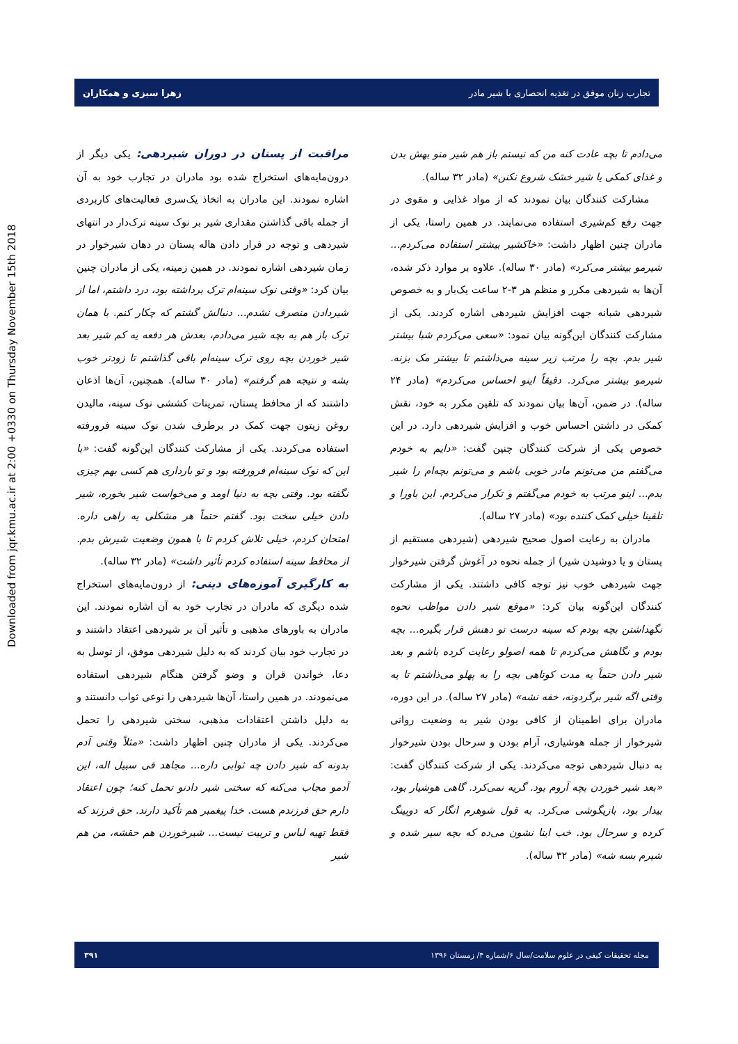Downloaded from jqr.kmu.ac.ir at 2:00 +0330 on Thursday November 15th 2018
تجارب زنان موفق در تغذیه انحصاری با شیر مادر زهرا سبزی و همکاران
می‌دادم تا بچه عادت کنه من که نیستم باز هم شیر منو بهش بدن و غذای کمکی یا شیر خشک شروع نکنن» (مادر ۳۲ ساله).
مشارکت کنندگان بیان نمودند که از مواد غذایی و مقوی در جهت رفع کم‌شیری استفاده می‌نمایند. در همین راستا، یکی از مادران چنین اظهار داشت: «خاکشیر بیشتر استفاده می‌کردم... شیرمو بیشتر می‌کرد» (مادر ۳۰ ساله). علاوه بر موارد ذکر شده، آن‌ها به شیردهی مکرر و منظم هر ۳-۲ ساعت یک‌بار و به خصوص شیردهی شبانه جهت افزایش شیردهی اشاره کردند. یکی از مشارکت کنندگان این‌گونه بیان نمود: «سعی می‌کردم شبا بیشتر شیر بدم. بچه را مرتب زیر سینه می‌ذاشتم تا بیشتر مک بزنه. شیرمو بیشتر می‌کرد. دقیقاً اینو احساس می‌کردم» (مادر ۲۴ ساله). در ضمن، آن‌ها بیان نمودند که تلقین مکرر به خود، نقش کمکی در داشتن احساس خوب و افزایش شیردهی دارد. در این خصوص یکی از شرکت کنندگان چنین گفت: «دایم به خودم می‌گفتم من می‌تونم مادر خوبی باشم و می‌تونم بچه‌ام را شیر بدم... اینو مرتب به خودم می‌گفتم و تکرار می‌کردم. این باورا و تلقینا خیلی کمک کننده بود» (مادر ۲۷ ساله).
مادران به رعایت اصول صحیح شیردهی (شیردهی مستقیم از پستان و یا دوشیدن شیر) از جمله نحوه در آغوش گرفتن شیرخوار جهت شیردهی خوب نیز توجه کافی داشتند. یکی از مشارکت کنندگان این‌گونه بیان کرد: «موقع شیر دادن مواظب نحوه نگهداشتن بچه بودم که سینه درست تو دهنش قرار بگیره... بچه بودم و نگاهش می‌کردم تا همه اصولو رعایت کرده باشم و بعد شیر دادن حتماً یه مدت کوتاهی بچه را به پهلو می‌ذاشتم تا یه وقتی اگه شیر برگردونه، خفه نشه» (مادر ۲۷ ساله). در این دوره، مادران برای اطمینان از کافی بودن شیر به وضعیت روانی شیرخوار از جمله هوشیاری، آرام بودن و سرحال بودن شیرخوار به دنبال شیردهی توجه می‌کردند. یکی از شرکت کنندگان گفت: «بعد شیر خوردن بچه آروم بود. گریه نمی‌کرد. گاهی هوشیار بود، بیدار بود، بازیگوشی می‌کرد. به قول شوهرم انگار که دوپینگ کرده و سرحال بود. خب اینا نشون می‌ده که بچه سیر شده و شیرم بسه شه» (مادر ۳۲ ساله).
مراقبت از پستان در دوران شیردهی:
یکی دیگر از درون‌مایه‌های استخراج شده بود مادران در تجارب خود به آن اشاره نمودند. این مادران به اتخاذ یک‌سری فعالیت‌های کاربردی از جمله باقی گذاشتن مقداری شیر بر نوک سینه ترک‌دار در انتهای شیردهی و توجه در قرار دادن هاله پستان در دهان شیرخوار در زمان شیردهی اشاره نمودند. در همین زمینه، یکی از مادران چنین بیان کرد: «وقتی نوک سینه‌ام ترک برداشته بود، درد داشتم، اما از شیردادن منصرف نشدم... دنبالش گشتم که چکار کنم. با همان ترک باز هم به بچه شیر می‌دادم، بعدش هر دفعه یه کم شیر بعد شیر خوردن بچه روی ترک سینه‌ام باقی گذاشتم تا زودتر خوب بشه و نتیجه هم گرفتم» (مادر ۳۰ ساله). همچنین، آن‌ها اذعان داشتند که از محافظ پستان، تمرینات کششی نوک سینه، مالیدن روغن زیتون جهت کمک در برطرف شدن نوک سینه فرورفته استفاده می‌کردند. یکی از مشارکت کنندگان این‌گونه گفت: «با این که نوک سینه‌ام فرورفته بود و تو بارداری هم کسی بهم چیزی نگفته بود. وقتی بچه به دنیا اومد و می‌خواست شیر بخوره، شیر دادن خیلی سخت بود. گفتم حتماً هر مشکلی یه راهی داره. امتحان کردم، خیلی تلاش کردم تا با همون وضعیت شیرش بدم. از محافظ سینه استفاده کردم تأثیر داشت» (مادر ۳۲ ساله).
به کارگیری آموزه‌های دینی:
از درون‌مایه‌های استخراج شده دیگری که مادران در تجارب خود به آن اشاره نمودند. این مادران به باورهای مذهبی و تأثیر آن بر شیردهی اعتقاد داشتند و در تجارب خود بیان کردند که به دلیل شیردهی موفق، از توسل به دعا، خواندن قران و وضو گرفتن هنگام شیردهی استفاده می‌نمودند. در همین راستا، آن‌ها شیردهی را نوعی ثواب دانستند و به دلیل داشتن اعتقادات مذهبی، سختی شیردهی را تحمل می‌کردند. یکی از مادران چنین اظهار داشت: «مثلاً وقتی آدم بدونه که شیر دادن چه ثوابی داره... مجاهد فی سبیل اله، این آدمو مجاب می‌کنه که سختی شیر دادنو تحمل کنه؛ چون اعتقاد دارم حق فرزندم هست. خدا پیغمبر هم تأکید دارند. حق فرزند که فقط تهیه لباس و تربیت نیست... شیرخوردن هم حقشه، من هم شیر
مجله تحقیقات کیفی در علوم سلامت/سال ۶/شماره ۴/ زمستان ۱۳۹۶ ۳۹۱